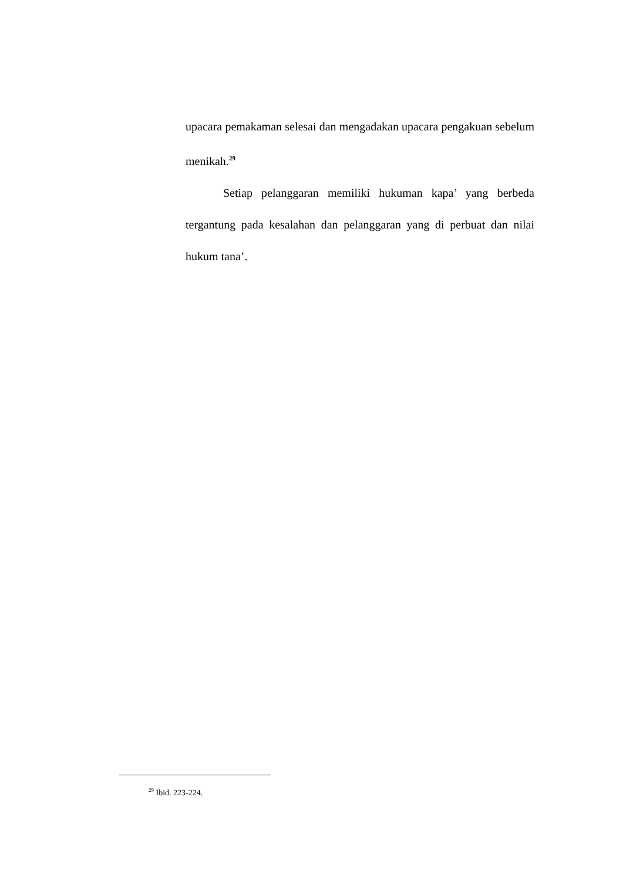upacara pemakaman selesai dan mengadakan upacara pengakuan sebelum menikah.<sup>29</sup>
Setiap pelanggaran memiliki hukuman kapa’ yang berbeda tergantung pada kesalahan dan pelanggaran yang di perbuat dan nilai hukum tana’.
<sup>29</sup> Ibid. 223-224.